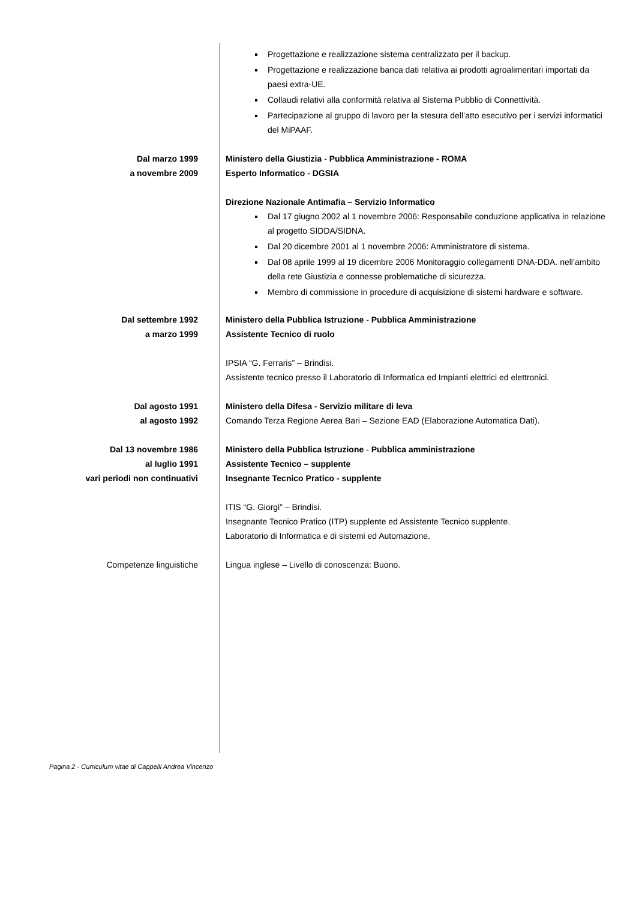Progettazione e realizzazione sistema centralizzato per il backup.
Progettazione e realizzazione banca dati relativa ai prodotti agroalimentari importati da paesi extra-UE.
Collaudi relativi alla conformità relativa al Sistema Pubblio di Connettività.
Partecipazione al gruppo di lavoro per la stesura dell’atto esecutivo per i servizi informatici del MiPAAF.
Dal marzo 1999
a novembre 2009
Ministero della Giustizia - Pubblica Amministrazione - ROMA
Esperto Informatico - DGSIA
Direzione Nazionale Antimafia – Servizio Informatico
Dal 17 giugno 2002 al 1 novembre 2006: Responsabile conduzione applicativa in relazione al progetto SIDDA/SIDNA.
Dal 20 dicembre 2001 al 1 novembre 2006: Amministratore di sistema.
Dal 08 aprile 1999 al 19 dicembre 2006 Monitoraggio collegamenti DNA-DDA. nell’ambito della rete Giustizia e connesse problematiche di sicurezza.
Membro di commissione in procedure di acquisizione di sistemi hardware e software.
Dal settembre 1992
a marzo 1999
Ministero della Pubblica Istruzione - Pubblica Amministrazione
Assistente Tecnico di ruolo
IPSIA “G. Ferraris” – Brindisi.
Assistente tecnico presso il Laboratorio di Informatica ed Impianti elettrici ed elettronici.
Dal agosto 1991
al agosto 1992
Ministero della Difesa - Servizio militare di leva
Comando Terza Regione Aerea Bari – Sezione EAD (Elaborazione Automatica Dati).
Dal 13 novembre 1986
al luglio 1991
vari periodi non continuativi
Ministero della Pubblica Istruzione - Pubblica amministrazione
Assistente Tecnico – supplente
Insegnante Tecnico Pratico - supplente
ITIS “G. Giorgi” – Brindisi.
Insegnante Tecnico Pratico (ITP) supplente ed Assistente Tecnico supplente.
Laboratorio di Informatica e di sistemi ed Automazione.
Competenze linguistiche Lingua inglese – Livello di conoscenza: Buono.
Pagina 2 - Curriculum vitae di Cappelli Andrea Vincenzo